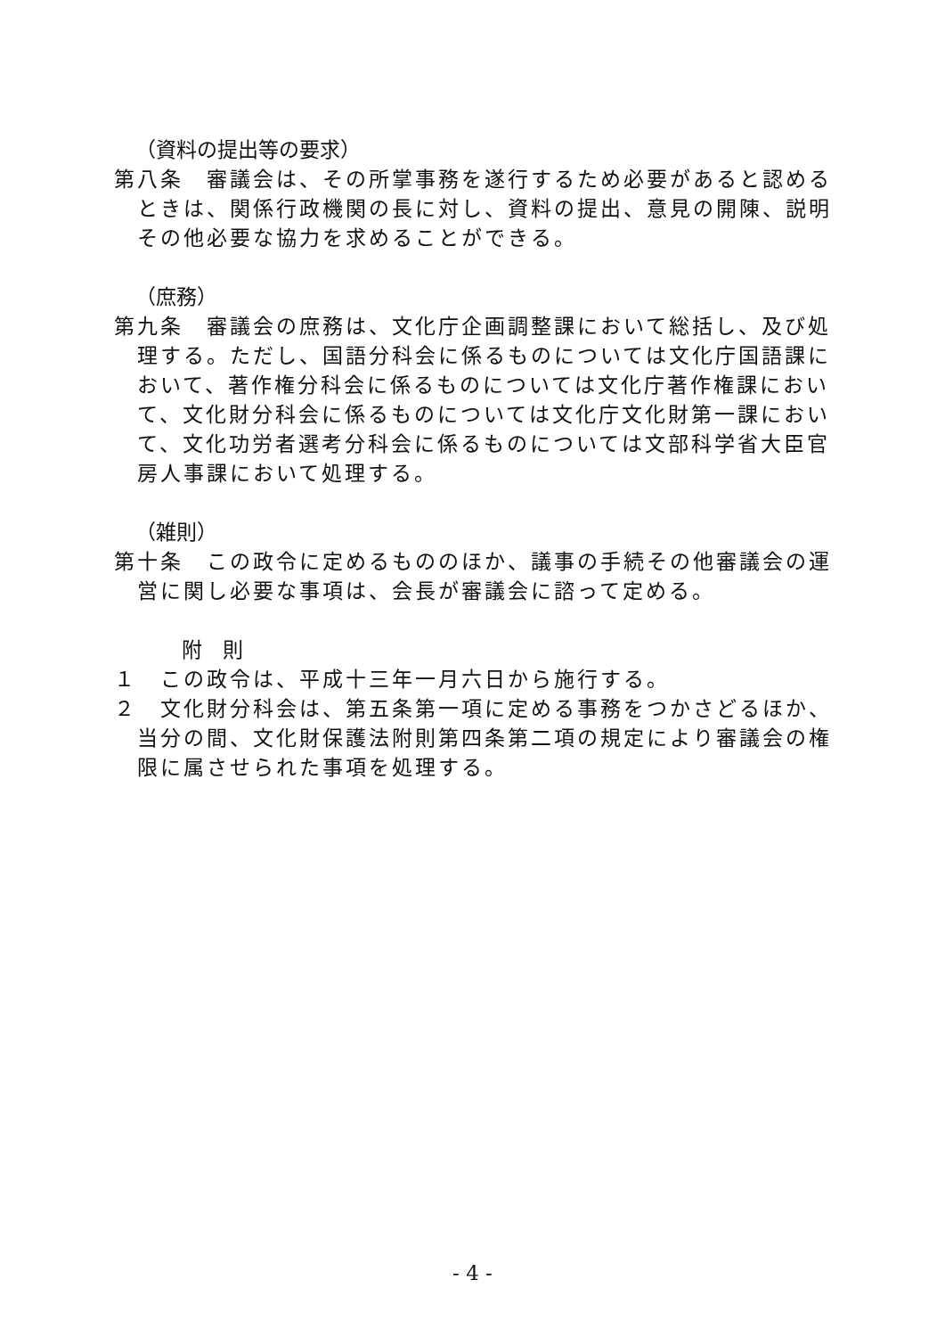（資料の提出等の要求）
第八条　審議会は、その所掌事務を遂行するため必要があると認めるときは、関係行政機関の長に対し、資料の提出、意見の開陳、説明その他必要な協力を求めることができる。
（庶務）
第九条　審議会の庶務は、文化庁企画調整課において総括し、及び処理する。ただし、国語分科会に係るものについては文化庁国語課において、著作権分科会に係るものについては文化庁著作権課において、文化財分科会に係るものについては文化庁文化財第一課において、文化功労者選考分科会に係るものについては文部科学省大臣官房人事課において処理する。
（雑則）
第十条　この政令に定めるもののほか、議事の手続その他審議会の運営に関し必要な事項は、会長が審議会に諮って定める。
附　則
１　この政令は、平成十三年一月六日から施行する。
２　文化財分科会は、第五条第一項に定める事務をつかさどるほか、当分の間、文化財保護法附則第四条第二項の規定により審議会の権限に属させられた事項を処理する。
- 4 -